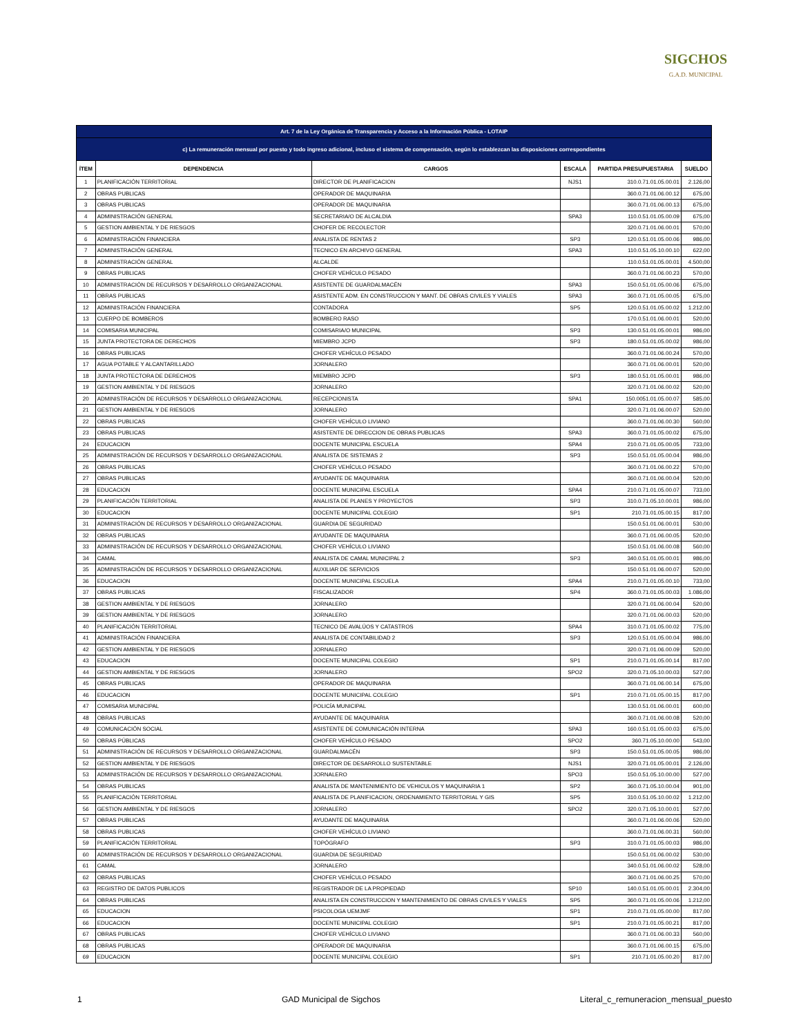SIGCHOS
G.A.D. MUNICIPAL
| Art. 7 de la Ley Orgánica de Transparencia y Acceso a la Información Pública - LOTAIP | | | | | |
| c) La remuneración mensual por puesto y todo ingreso adicional, incluso el sistema de compensación, según lo establezcan las disposiciones correspondientes | | | | | |
| ÍTEM | DEPENDENCIA | CARGOS | ESCALA | PARTIDA PRESUPUESTARIA | SUELDO |
| 1 | PLANIFICACIÓN TERRITORIAL | DIRECTOR DE PLANIFICACION | NJS1 | 310.0.71.01.05.00.01 | 2.126,00 |
| 2 | OBRAS PUBLICAS | OPERADOR DE MAQUINARIA | | 360.0.71.01.06.00.12 | 675,00 |
| 3 | OBRAS PUBLICAS | OPERADOR DE MAQUINARIA | | 360.0.71.01.06.00.13 | 675,00 |
| 4 | ADMINISTRACIÓN GENERAL | SECRETARIA/O DE ALCALDIA | SPA3 | 110.0.51.01.05.00.09 | 675,00 |
| 5 | GESTION AMBIENTAL Y DE RIESGOS | CHOFER DE RECOLECTOR | | 320.0.71.01.06.00.01 | 570,00 |
| 6 | ADMINISTRACIÓN FINANCIERA | ANALISTA DE RENTAS 2 | SP3 | 120.0.51.01.05.00.06 | 986,00 |
| 7 | ADMINISTRACIÓN GENERAL | TECNICO EN ARCHIVO GENERAL | SPA3 | 110.0.51.05.10.00.10 | 622,00 |
| 8 | ADMINISTRACIÓN GENERAL | ALCALDE | | 110.0.51.01.05.00.01 | 4.500,00 |
| 9 | OBRAS PUBLICAS | CHOFER VEHÍCULO PESADO | | 360.0.71.01.06.00.23 | 570,00 |
| 10 | ADMINISTRACIÓN DE RECURSOS Y DESARROLLO ORGANIZACIONAL | ASISTENTE DE GUARDALMACÉN | SPA3 | 150.0.51.01.05.00.06 | 675,00 |
| 11 | OBRAS PUBLICAS | ASISTENTE ADM. EN CONSTRUCCION Y MANT. DE OBRAS CIVILES Y VIALES | SPA3 | 360.0.71.01.05.00.05 | 675,00 |
| 12 | ADMINISTRACIÓN FINANCIERA | CONTADORA | SP5 | 120.0.51.01.05.00.02 | 1.212,00 |
| 13 | CUERPO DE BOMBEROS | BOMBERO RASO | | 170.0.51.01.06.00.01 | 520,00 |
| 14 | COMISARIA MUNICIPAL | COMISARIA/O MUNICIPAL | SP3 | 130.0.51.01.05.00.01 | 986,00 |
| 15 | JUNTA PROTECTORA DE DERECHOS | MIEMBRO JCPD | SP3 | 180.0.51.01.05.00.02 | 986,00 |
| 16 | OBRAS PUBLICAS | CHOFER VEHÍCULO PESADO | | 360.0.71.01.06.00.24 | 570,00 |
| 17 | AGUA POTABLE Y ALCANTARILLADO | JORNALERO | | 360.0.71.01.06.00.01 | 520,00 |
| 18 | JUNTA PROTECTORA DE DERECHOS | MIEMBRO JCPD | SP3 | 180.0.51.01.05.00.01 | 986,00 |
| 19 | GESTION AMBIENTAL Y DE RIESGOS | JORNALERO | | 320.0.71.01.06.00.02 | 520,00 |
| 20 | ADMINISTRACIÓN DE RECURSOS Y DESARROLLO ORGANIZACIONAL | RECEPCIONISTA | SPA1 | 150.0051.01.05.00.07 | 585,00 |
| 21 | GESTION AMBIENTAL Y DE RIESGOS | JORNALERO | | 320.0.71.01.06.00.07 | 520,00 |
| 22 | OBRAS PUBLICAS | CHOFER VEHÍCULO LIVIANO | | 360.0.71.01.06.00.30 | 560,00 |
| 23 | OBRAS PUBLICAS | ASISTENTE DE DIRECCION DE OBRAS PUBLICAS | SPA3 | 360.0.71.01.05.00.02 | 675,00 |
| 24 | EDUCACION | DOCENTE MUNICIPAL ESCUELA | SPA4 | 210.0.71.01.05.00.05 | 733,00 |
| 25 | ADMINISTRACIÓN DE RECURSOS Y DESARROLLO ORGANIZACIONAL | ANALISTA DE SISTEMAS 2 | SP3 | 150.0.51.01.05.00.04 | 986,00 |
| 26 | OBRAS PUBLICAS | CHOFER VEHÍCULO PESADO | | 360.0.71.01.06.00.22 | 570,00 |
| 27 | OBRAS PUBLICAS | AYUDANTE DE MAQUINARIA | | 360.0.71.01.06.00.04 | 520,00 |
| 28 | EDUCACION | DOCENTE MUNICIPAL ESCUELA | SPA4 | 210.0.71.01.05.00.07 | 733,00 |
| 29 | PLANIFICACIÓN TERRITORIAL | ANALISTA DE PLANES Y PROYECTOS | SP3 | 310.0.71.05.10.00.01 | 986,00 |
| 30 | EDUCACION | DOCENTE MUNICIPAL COLEGIO | SP1 | 210.71.01.05.00.15 | 817,00 |
| 31 | ADMINISTRACIÓN DE RECURSOS Y DESARROLLO ORGANIZACIONAL | GUARDIA DE SEGURIDAD | | 150.0.51.01.06.00.01 | 530,00 |
| 32 | OBRAS PUBLICAS | AYUDANTE DE MAQUINARIA | | 360.0.71.01.06.00.05 | 520,00 |
| 33 | ADMINISTRACIÓN DE RECURSOS Y DESARROLLO ORGANIZACIONAL | CHOFER VEHÍCULO LIVIANO | | 150.0.51.01.06.00.08 | 560,00 |
| 34 | CAMAL | ANALISTA DE CAMAL MUNICIPAL 2 | SP3 | 340.0.51.01.05.00.01 | 986,00 |
| 35 | ADMINISTRACIÓN DE RECURSOS Y DESARROLLO ORGANIZACIONAL | AUXILIAR DE SERVICIOS | | 150.0.51.01.06.00.07 | 520,00 |
| 36 | EDUCACION | DOCENTE MUNICIPAL ESCUELA | SPA4 | 210.0.71.01.05.00.10 | 733,00 |
| 37 | OBRAS PUBLICAS | FISCALIZADOR | SP4 | 360.0.71.01.05.00.03 | 1.086,00 |
| 38 | GESTION AMBIENTAL Y DE RIESGOS | JORNALERO | | 320.0.71.01.06.00.04 | 520,00 |
| 39 | GESTION AMBIENTAL Y DE RIESGOS | JORNALERO | | 320.0.71.01.06.00.03 | 520,00 |
| 40 | PLANIFICACIÓN TERRITORIAL | TECNICO DE AVALÚOS Y CATASTROS | SPA4 | 310.0.71.01.05.00.02 | 775,00 |
| 41 | ADMINISTRACIÓN FINANCIERA | ANALISTA DE CONTABILIDAD 2 | SP3 | 120.0.51.01.05.00.04 | 986,00 |
| 42 | GESTION AMBIENTAL Y DE RIESGOS | JORNALERO | | 320.0.71.01.06.00.09 | 520,00 |
| 43 | EDUCACION | DOCENTE MUNICIPAL COLEGIO | SP1 | 210.0.71.01.05.00.14 | 817,00 |
| 44 | GESTION AMBIENTAL Y DE RIESGOS | JORNALERO | SPO2 | 320.0.71.05.10.00.03 | 527,00 |
| 45 | OBRAS PUBLICAS | OPERADOR DE MAQUINARIA | | 360.0.71.01.06.00.14 | 675,00 |
| 46 | EDUCACION | DOCENTE MUNICIPAL COLEGIO | SP1 | 210.0.71.01.05.00.15 | 817,00 |
| 47 | COMISARIA MUNICIPAL | POLICÍA MUNICIPAL | | 130.0.51.01.06.00.01 | 600,00 |
| 48 | OBRAS PUBLICAS | AYUDANTE DE MAQUINARIA | | 360.0.71.01.06.00.08 | 520,00 |
| 49 | COMUNICACIÓN SOCIAL | ASISTENTE DE COMUNICACIÓN INTERNA | SPA3 | 160.0.51.01.05.00.03 | 675,00 |
| 50 | OBRAS PÚBLICAS | CHOFER VEHÍCULO PESADO | SPO2 | 360.71.05.10.00.00 | 543,00 |
| 51 | ADMINISTRACIÓN DE RECURSOS Y DESARROLLO ORGANIZACIONAL | GUARDALMACÉN | SP3 | 150.0.51.01.05.00.05 | 986,00 |
| 52 | GESTION AMBIENTAL Y DE RIESGOS | DIRECTOR DE DESARROLLO SUSTENTABLE | NJS1 | 320.0.71.01.05.00.01 | 2.126,00 |
| 53 | ADMINISTRACIÓN DE RECURSOS Y DESARROLLO ORGANIZACIONAL | JORNALERO | SPO3 | 150.0.51.05.10.00.00 | 527,00 |
| 54 | OBRAS PUBLICAS | ANALISTA DE MANTENIMIENTO DE VEHICULOS Y MAQUINARIA 1 | SP2 | 360.0.71.05.10.00.04 | 901,00 |
| 55 | PLANIFICACIÓN TERRITORIAL | ANALISTA DE PLANIFICACION, ORDENAMIENTO TERRITORIAL Y GIS | SP5 | 310.0.51.05.10.00.02 | 1.212,00 |
| 56 | GESTION AMBIENTAL Y DE RIESGOS | JORNALERO | SPO2 | 320.0.71.05.10.00.01 | 527,00 |
| 57 | OBRAS PUBLICAS | AYUDANTE DE MAQUINARIA | | 360.0.71.01.06.00.06 | 520,00 |
| 58 | OBRAS PUBLICAS | CHOFER VEHÍCULO LIVIANO | | 360.0.71.01.06.00.31 | 560,00 |
| 59 | PLANIFICACIÓN TERRITORIAL | TOPÓGRAFO | SP3 | 310.0.71.01.05.00.03 | 986,00 |
| 60 | ADMINISTRACIÓN DE RECURSOS Y DESARROLLO ORGANIZACIONAL | GUARDIA DE SEGURIDAD | | 150.0.51.01.06.00.02 | 530,00 |
| 61 | CAMAL | JORNALERO | | 340.0.51.01.06.00.02 | 528,00 |
| 62 | OBRAS PUBLICAS | CHOFER VEHÍCULO PESADO | | 360.0.71.01.06.00.25 | 570,00 |
| 63 | REGISTRO DE DATOS PUBLICOS | REGISTRADOR DE LA PROPIEDAD | SP10 | 140.0.51.01.05.00.01 | 2.304,00 |
| 64 | OBRAS PUBLICAS | ANALISTA EN CONSTRUCCION Y MANTENIMIENTO DE OBRAS CIVILES Y VIALES | SP5 | 360.0.71.01.05.00.06 | 1.212,00 |
| 65 | EDUCACION | PSICOLOGA UEMJMF | SP1 | 210.0.71.01.05.00.00 | 817,00 |
| 66 | EDUCACION | DOCENTE MUNICIPAL COLEGIO | SP1 | 210.0.71.01.05.00.21 | 817,00 |
| 67 | OBRAS PUBLICAS | CHOFER VEHÍCULO LIVIANO | | 360.0.71.01.06.00.33 | 560,00 |
| 68 | OBRAS PUBLICAS | OPERADOR DE MAQUINARIA | | 360.0.71.01.06.00.15 | 675,00 |
| 69 | EDUCACION | DOCENTE MUNICIPAL COLEGIO | SP1 | 210.71.01.05.00.20 | 817,00 |
1 GAD Municipal de Sigchos Literal_c_remuneracion_mensual_puesto